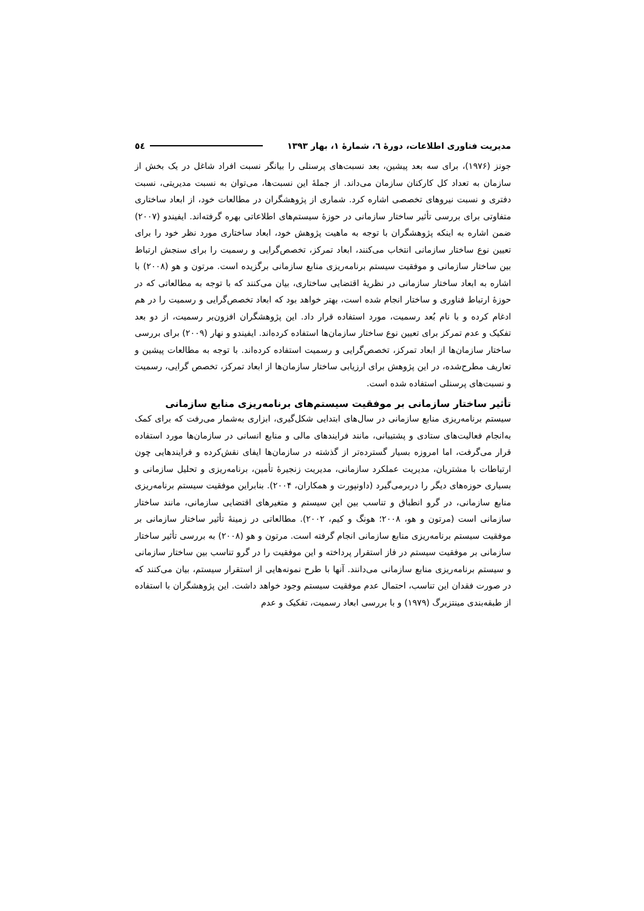مدیریت فناوری اطلاعات، دورهٔ ٦، شمارهٔ ١، بهار ١٣٩٣ ٥٤
جونز (۱۹۷۶)، برای سه بعد پیشین، بعد نسبت‌های پرسنلی را بیانگر نسبت افراد شاغل در یک بخش از سازمان به تعداد کل کارکنان سازمان می‌داند. از جملهٔ این نسبت‌ها، می‌توان به نسبت مدیریتی، نسبت دفتری و نسبت نیروهای تخصصی اشاره کرد. شماری از پژوهشگران در مطالعات خود، از ابعاد ساختاری متفاوتی برای بررسی تأثیر ساختار سازمانی در حوزهٔ سیستم‌های اطلاعاتی بهره گرفته‌اند. ایفیندو (۲۰۰۷) ضمن اشاره به اینکه پژوهشگران با توجه به ماهیت پژوهش خود، ابعاد ساختاری مورد نظر خود را برای تعیین نوع ساختار سازمانی انتخاب می‌کنند، ابعاد تمرکز، تخصص‌گرایی و رسمیت را برای سنجش ارتباط بین ساختار سازمانی و موفقیت سیستم برنامه‌ریزی منابع سازمانی برگزیده است. مرتون و هو (۲۰۰۸) با اشاره به ابعاد ساختار سازمانی در نظریهٔ اقتضایی ساختاری، بیان می‌کنند که با توجه به مطالعاتی که در حوزهٔ ارتباط فناوری و ساختار انجام شده است، بهتر خواهد بود که ابعاد تخصص‌گرایی و رسمیت را در هم ادغام کرده و با نام بُعد رسمیت، مورد استفاده قرار داد. این پژوهشگران افزون‌بر رسمیت، از دو بعد تفکیک و عدم تمرکز برای تعیین نوع ساختار سازمان‌ها استفاده کرده‌اند. ایفیندو و نهار (۲۰۰۹) برای بررسی ساختار سازمان‌ها از ابعاد تمرکز، تخصص‌گرایی و رسمیت استفاده کرده‌اند. با توجه به مطالعات پیشین و تعاریف مطرح‌شده، در این پژوهش برای ارزیابی ساختار سازمان‌ها از ابعاد تمرکز، تخصص گرایی، رسمیت و نسبت‌های پرسنلی استفاده شده است.
تأثیر ساختار سازمانی بر موفقیت سیستم‌های برنامه‌ریزی منابع سازمانی
سیستم برنامه‌ریزی منابع سازمانی در سال‌های ابتدایی شکل‌گیری، ابزاری به‌شمار می‌رفت که برای کمک به‌انجام فعالیت‌های ستادی و پشتیبانی، مانند فرایندهای مالی و منابع انسانی در سازمان‌ها مورد استفاده قرار می‌گرفت، اما امروزه بسیار گسترده‌تر از گذشته در سازمان‌ها ایفای نقش‌کرده و فرایندهایی چون ارتباطات با مشتریان، مدیریت عملکرد سازمانی، مدیریت زنجیرهٔ تأمین، برنامه‌ریزی و تحلیل سازمانی و بسیاری حوزه‌های دیگر را دربرمی‌گیرد (داونپورت و همکاران، ۲۰۰۴). بنابراین موفقیت سیستم برنامه‌ریزی منابع سازمانی، در گرو انطباق و تناسب بین این سیستم و متغیرهای اقتضایی سازمانی، مانند ساختار سازمانی است (مرتون و هو، ۲۰۰۸؛ هونگ و کیم، ۲۰۰۲). مطالعاتی در زمینهٔ تأثیر ساختار سازمانی بر موفقیت سیستم برنامه‌ریزی منابع سازمانی انجام گرفته است. مرتون و هو (۲۰۰۸) به بررسی تأثیر ساختار سازمانی بر موفقیت سیستم در فاز استقرار پرداخته و این موفقیت را در گرو تناسب بین ساختار سازمانی و سیستم برنامه‌ریزی منابع سازمانی می‌دانند. آنها با طرح نمونه‌هایی از استقرار سیستم، بیان می‌کنند که در صورت فقدان این تناسب، احتمال عدم موفقیت سیستم وجود خواهد داشت. این پژوهشگران با استفاده از طبقه‌بندی مینتزبرگ (۱۹۷۹) و با بررسی ابعاد رسمیت، تفکیک و عدم